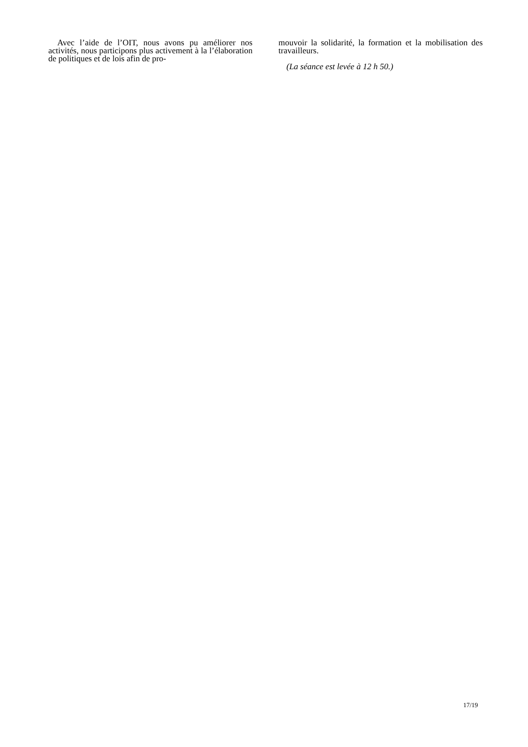Avec l’aide de l’OIT, nous avons pu améliorer nos activités, nous participons plus activement à la l’élaboration de politiques et de lois afin de pro-
mouvoir la solidarité, la formation et la mobilisation des travailleurs.
(La séance est levée à 12 h 50.)
17/19